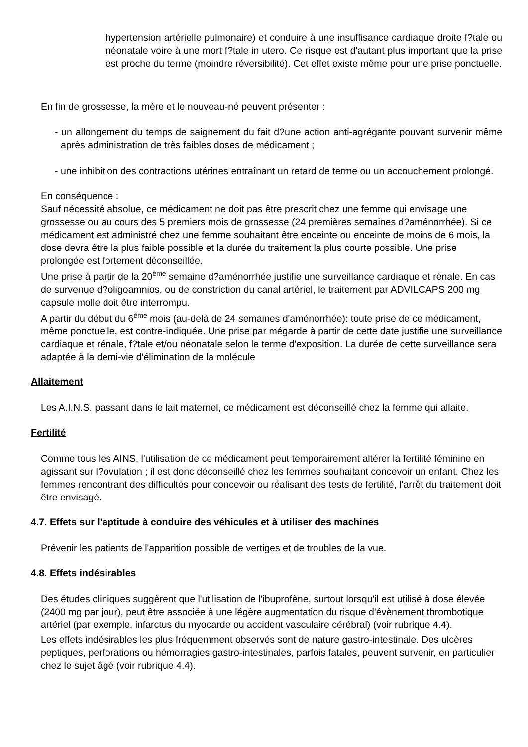hypertension artérielle pulmonaire) et conduire à une insuffisance cardiaque droite f?tale ou néonatale voire à une mort f?tale in utero. Ce risque est d'autant plus important que la prise est proche du terme (moindre réversibilité). Cet effet existe même pour une prise ponctuelle.
En fin de grossesse, la mère et le nouveau-né peuvent présenter :
- un allongement du temps de saignement du fait d?une action anti-agrégante pouvant survenir même après administration de très faibles doses de médicament ;
- une inhibition des contractions utérines entraînant un retard de terme ou un accouchement prolongé.
En conséquence :
Sauf nécessité absolue, ce médicament ne doit pas être prescrit chez une femme qui envisage une grossesse ou au cours des 5 premiers mois de grossesse (24 premières semaines d?aménorrhée). Si ce médicament est administré chez une femme souhaitant être enceinte ou enceinte de moins de 6 mois, la dose devra être la plus faible possible et la durée du traitement la plus courte possible. Une prise prolongée est fortement déconseillée.
Une prise à partir de la 20<sup>ème</sup> semaine d?aménorrhée justifie une surveillance cardiaque et rénale. En cas de survenue d?oligoamnios, ou de constriction du canal artériel, le traitement par ADVILCAPS 200 mg capsule molle doit être interrompu.
A partir du début du 6<sup>ème</sup> mois (au-delà de 24 semaines d'aménorrhée): toute prise de ce médicament, même ponctuelle, est contre-indiquée. Une prise par mégarde à partir de cette date justifie une surveillance cardiaque et rénale, f?tale et/ou néonatale selon le terme d'exposition. La durée de cette surveillance sera adaptée à la demi-vie d'élimination de la molécule
Allaitement
Les A.I.N.S. passant dans le lait maternel, ce médicament est déconseillé chez la femme qui allaite.
Fertilité
Comme tous les AINS, l'utilisation de ce médicament peut temporairement altérer la fertilité féminine en agissant sur l?ovulation ; il est donc déconseillé chez les femmes souhaitant concevoir un enfant. Chez les femmes rencontrant des difficultés pour concevoir ou réalisant des tests de fertilité, l'arrêt du traitement doit être envisagé.
4.7. Effets sur l'aptitude à conduire des véhicules et à utiliser des machines
Prévenir les patients de l'apparition possible de vertiges et de troubles de la vue.
4.8. Effets indésirables
Des études cliniques suggèrent que l'utilisation de l'ibuprofène, surtout lorsqu'il est utilisé à dose élevée (2400 mg par jour), peut être associée à une légère augmentation du risque d'évènement thrombotique artériel (par exemple, infarctus du myocarde ou accident vasculaire cérébral) (voir rubrique 4.4).
Les effets indésirables les plus fréquemment observés sont de nature gastro-intestinale. Des ulcères peptiques, perforations ou hémorragies gastro-intestinales, parfois fatales, peuvent survenir, en particulier chez le sujet âgé (voir rubrique 4.4).